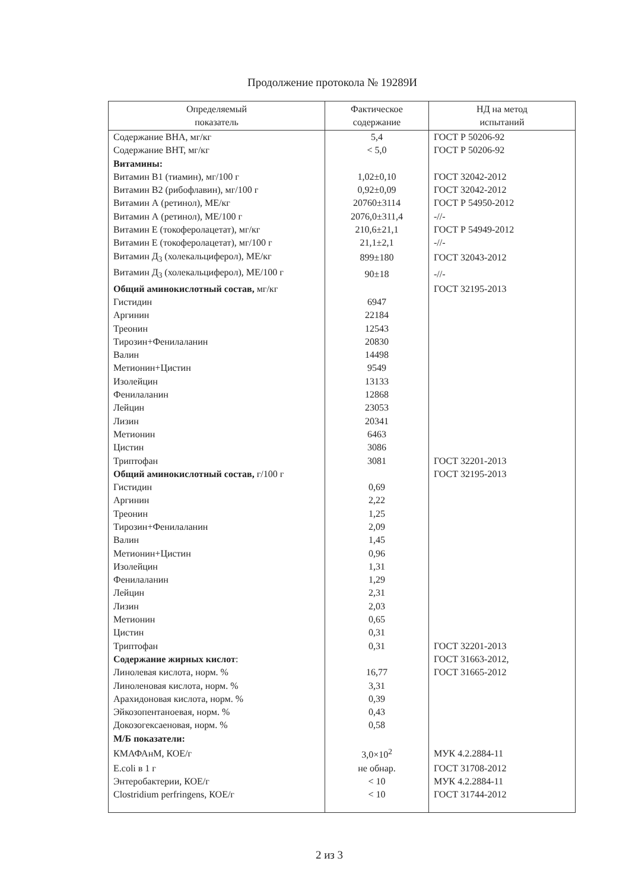Продолжение протокола № 19289И
| Определяемый показатель | Фактическое содержание | НД на метод испытаний |
| --- | --- | --- |
| Содержание ВНА, мг/кг | 5,4 | ГОСТ Р 50206-92 |
| Содержание ВНТ, мг/кг | < 5,0 | ГОСТ Р 50206-92 |
| Витамины: | | |
| Витамин В1 (тиамин), мг/100 г | 1,02±0,10 | ГОСТ 32042-2012 |
| Витамин В2 (рибофлавин), мг/100 г | 0,92±0,09 | ГОСТ 32042-2012 |
| Витамин А (ретинол), МЕ/кг | 20760±3114 | ГОСТ Р 54950-2012 |
| Витамин А (ретинол), МЕ/100 г | 2076,0±311,4 | -//- |
| Витамин Е (токоферолацетат), мг/кг | 210,6±21,1 | ГОСТ Р 54949-2012 |
| Витамин Е (токоферолацетат), мг/100 г | 21,1±2,1 | -//- |
| Витамин Д<sub>3</sub> (холекальциферол), МЕ/кг | 899±180 | ГОСТ 32043-2012 |
| Витамин Д<sub>3</sub> (холекальциферол), МЕ/100 г | 90±18 | -//- |
| Общий аминокислотный состав, мг/кг | | ГОСТ 32195-2013 |
| Гистидин | 6947 | |
| Аргинин | 22184 | |
| Треонин | 12543 | |
| Тирозин+Фенилаланин | 20830 | |
| Валин | 14498 | |
| Метионин+Цистин | 9549 | |
| Изолейцин | 13133 | |
| Фенилаланин | 12868 | |
| Лейцин | 23053 | |
| Лизин | 20341 | |
| Метионин | 6463 | |
| Цистин | 3086 | |
| Триптофан | 3081 | ГОСТ 32201-2013 |
| Общий аминокислотный состав, г/100 г | | ГОСТ 32195-2013 |
| Гистидин | 0,69 | |
| Аргинин | 2,22 | |
| Треонин | 1,25 | |
| Тирозин+Фенилаланин | 2,09 | |
| Валин | 1,45 | |
| Метионин+Цистин | 0,96 | |
| Изолейцин | 1,31 | |
| Фенилаланин | 1,29 | |
| Лейцин | 2,31 | |
| Лизин | 2,03 | |
| Метионин | 0,65 | |
| Цистин | 0,31 | |
| Триптофан | 0,31 | ГОСТ 32201-2013 |
| Содержание жирных кислот : | | ГОСТ 31663-2012, |
| Линолевая кислота, норм. % | 16,77 | ГОСТ 31665-2012 |
| Линоленовая кислота, норм. % | 3,31 | |
| Арахидоновая кислота, норм. % | 0,39 | |
| Эйкозопентаноевая, норм. % | 0,43 | |
| Докозогексаеновая, норм. % | 0,58 | |
| М/Б показатели: | | |
| КМАФАнМ, КОЕ/г | 3,0×10<sup>2</sup> | МУК 4.2.2884-11 |
| E.coli в 1 г | не обнар. | ГОСТ 31708-2012 |
| Энтеробактерии, КОЕ/г | < 10 | МУК 4.2.2884-11 |
| Clostridium perfringens, КОЕ/г | < 10 | ГОСТ 31744-2012 |
2 из 3